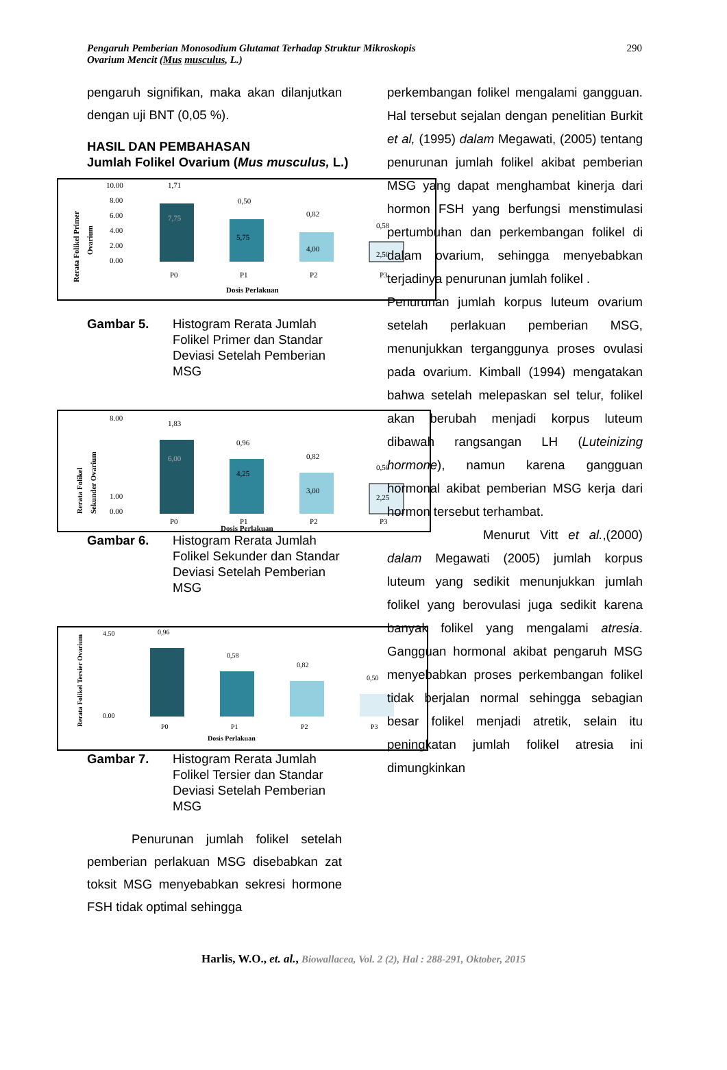Pengaruh Pemberian Monosodium Glutamat Terhadap Struktur Mikroskopis
Ovarium Mencit (Mus musculus, L.)
290
pengaruh signifikan, maka akan dilanjutkan dengan uji BNT (0,05 %).
HASIL DAN PEMBAHASAN
Jumlah Folikel Ovarium (Mus musculus, L.)
Rerata Folikel Primer
Ovarium
10.00
8.00
6.00
4.00
2.00
0.00
7,75
1,71
5,75
0,50
4,00
0,82
2,50
0,58
P0
P1
P2
P3
Dosis Perlakuan
Gambar 5. Histogram Rerata Jumlah Folikel Primer dan Standar Deviasi Setelah Pemberian MSG
Rerata Folikel
Sekunder Ovarium
8.00
1.00
0.00
6,00
1,83
4,25
0,96
3,00
0,82
2,25
0,50
P0
P1
P2
P3
Dosis Perlakuan
Gambar 6. Histogram Rerata Jumlah Folikel Sekunder dan Standar Deviasi Setelah Pemberian MSG
Rerata Folikel Tersier Ovarium
4.50
0.00
0,96
0,58
0,82
0,50
P0
P1
P2
P3
Dosis Perlakuan
Gambar 7. Histogram Rerata Jumlah Folikel Tersier dan Standar Deviasi Setelah Pemberian MSG
Penurunan jumlah folikel setelah pemberian perlakuan MSG disebabkan zat toksit MSG menyebabkan sekresi hormone FSH tidak optimal sehingga
perkembangan folikel mengalami gangguan. Hal tersebut sejalan dengan penelitian Burkit et al, (1995) dalam Megawati, (2005) tentang penurunan jumlah folikel akibat pemberian MSG yang dapat menghambat kinerja dari hormon FSH yang berfungsi menstimulasi pertumbuhan dan perkembangan folikel di dalam ovarium, sehingga menyebabkan terjadinya penurunan jumlah folikel .
Penurunan jumlah korpus luteum ovarium setelah perlakuan pemberian MSG, menunjukkan terganggunya proses ovulasi pada ovarium. Kimball (1994) mengatakan bahwa setelah melepaskan sel telur, folikel akan berubah menjadi korpus luteum dibawah rangsangan LH (Luteinizing hormone), namun karena gangguan hormonal akibat pemberian MSG kerja dari hormon tersebut terhambat.
Menurut Vitt et al.,(2000) dalam Megawati (2005) jumlah korpus luteum yang sedikit menunjukkan jumlah folikel yang berovulasi juga sedikit karena banyak folikel yang mengalami atresia. Gangguan hormonal akibat pengaruh MSG menyebabkan proses perkembangan folikel tidak berjalan normal sehingga sebagian besar folikel menjadi atretik, selain itu peningkatan jumlah folikel atresia ini dimungkinkan
Harlis, W.O., et. al., Biowallacea, Vol. 2 (2), Hal : 288-291, Oktober, 2015